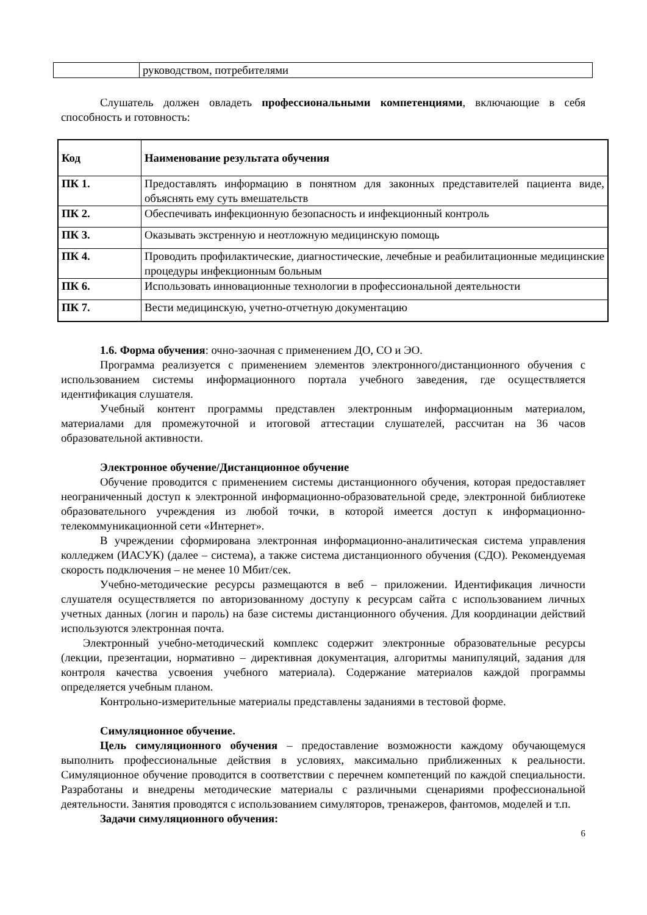| | руководством, потребителями |
Слушатель должен овладеть профессиональными компетенциями, включающие в себя способность и готовность:
| Код | Наименование результата обучения |
| --- | --- |
| ПК 1. | Предоставлять информацию в понятном для законных представителей пациента виде, объяснять ему суть вмешательств |
| ПК 2. | Обеспечивать инфекционную безопасность и инфекционный контроль |
| ПК 3. | Оказывать экстренную и неотложную медицинскую помощь |
| ПК 4. | Проводить профилактические, диагностические, лечебные и реабилитационные медицинские процедуры инфекционным больным |
| ПК 6. | Использовать инновационные технологии в профессиональной деятельности |
| ПК 7. | Вести медицинскую, учетно-отчетную документацию |
1.6. Форма обучения: очно-заочная с применением ДО, СО и ЭО.
Программа реализуется с применением элементов электронного/дистанционного обучения с использованием системы информационного портала учебного заведения, где осуществляется идентификация слушателя.
Учебный контент программы представлен электронным информационным материалом, материалами для промежуточной и итоговой аттестации слушателей, рассчитан на 36 часов образовательной активности.
Электронное обучение/Дистанционное обучение
Обучение проводится с применением системы дистанционного обучения, которая предоставляет неограниченный доступ к электронной информационно-образовательной среде, электронной библиотеке образовательного учреждения из любой точки, в которой имеется доступ к информационно-телекоммуникационной сети «Интернет».
В учреждении сформирована электронная информационно-аналитическая система управления колледжем (ИАСУК) (далее – система), а также система дистанционного обучения (СДО). Рекомендуемая скорость подключения – не менее 10 Мбит/сек.
Учебно-методические ресурсы размещаются в веб – приложении. Идентификация личности слушателя осуществляется по авторизованному доступу к ресурсам сайта с использованием личных учетных данных (логин и пароль) на базе системы дистанционного обучения. Для координации действий используются электронная почта.
Электронный учебно-методический комплекс содержит электронные образовательные ресурсы (лекции, презентации, нормативно – директивная документация, алгоритмы манипуляций, задания для контроля качества усвоения учебного материала). Содержание материалов каждой программы определяется учебным планом.
Контрольно-измерительные материалы представлены заданиями в тестовой форме.
Симуляционное обучение.
Цель симуляционного обучения – предоставление возможности каждому обучающемуся выполнить профессиональные действия в условиях, максимально приближенных к реальности. Симуляционное обучение проводится в соответствии с перечнем компетенций по каждой специальности. Разработаны и внедрены методические материалы с различными сценариями профессиональной деятельности. Занятия проводятся с использованием симуляторов, тренажеров, фантомов, моделей и т.п.
Задачи симуляционного обучения:
6